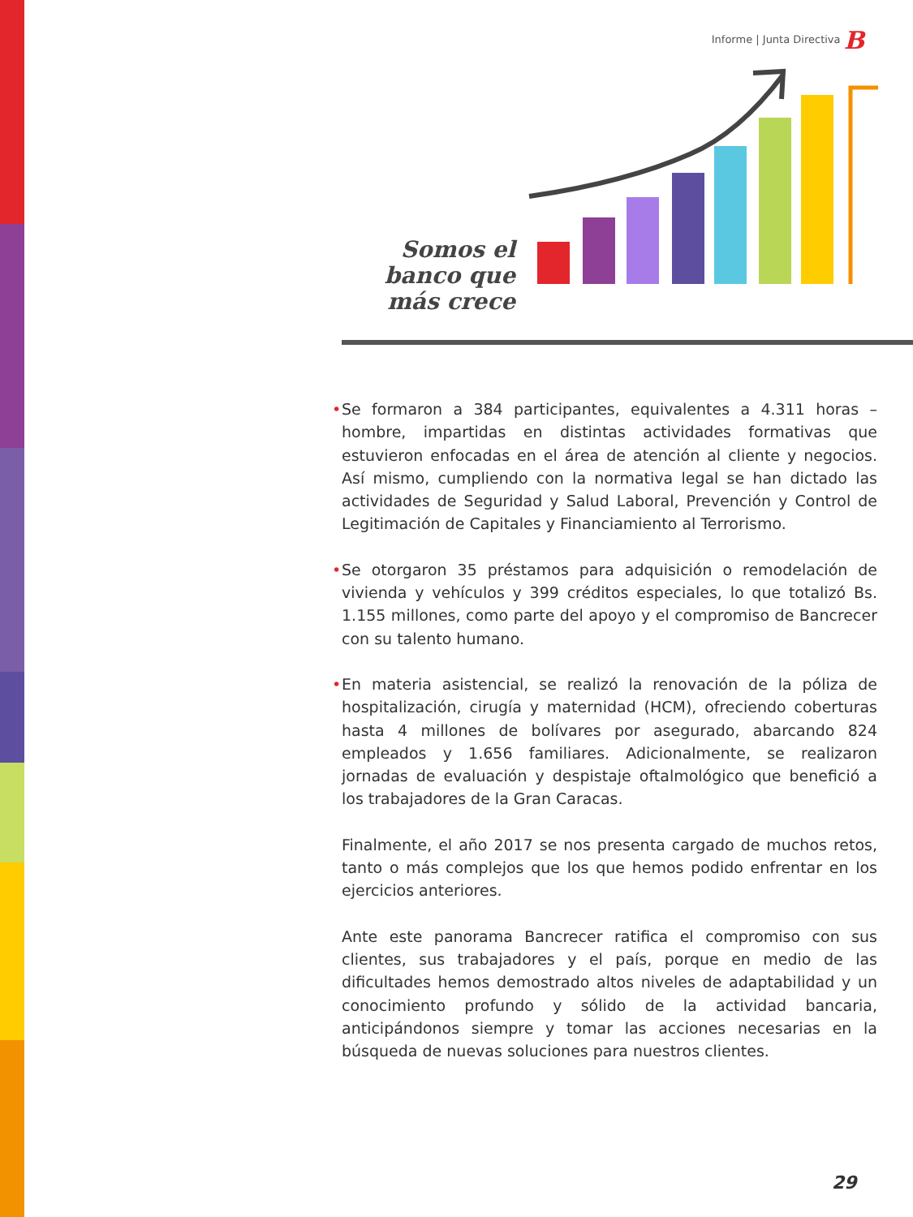Informe | Junta Directiva B
Somos el banco que más crece
• Se formaron a 384 participantes, equivalentes a 4.311 horas – hombre, impartidas en distintas actividades formativas que estuvieron enfocadas en el área de atención al cliente y negocios. Así mismo, cumpliendo con la normativa legal se han dictado las actividades de Seguridad y Salud Laboral, Prevención y Control de Legitimación de Capitales y Financiamiento al Terrorismo.
• Se otorgaron 35 préstamos para adquisición o remodelación de vivienda y vehículos y 399 créditos especiales, lo que totalizó Bs. 1.155 millones, como parte del apoyo y el compromiso de Bancrecer con su talento humano.
• En materia asistencial, se realizó la renovación de la póliza de hospitalización, cirugía y maternidad (HCM), ofreciendo coberturas hasta 4 millones de bolívares por asegurado, abarcando 824 empleados y 1.656 familiares. Adicionalmente, se realizaron jornadas de evaluación y despistaje oftalmológico que benefició a los trabajadores de la Gran Caracas.
Finalmente, el año 2017 se nos presenta cargado de muchos retos, tanto o más complejos que los que hemos podido enfrentar en los ejercicios anteriores.
Ante este panorama Bancrecer ratifica el compromiso con sus clientes, sus trabajadores y el país, porque en medio de las dificultades hemos demostrado altos niveles de adaptabilidad y un conocimiento profundo y sólido de la actividad bancaria, anticipándonos siempre y tomar las acciones necesarias en la búsqueda de nuevas soluciones para nuestros clientes.
29